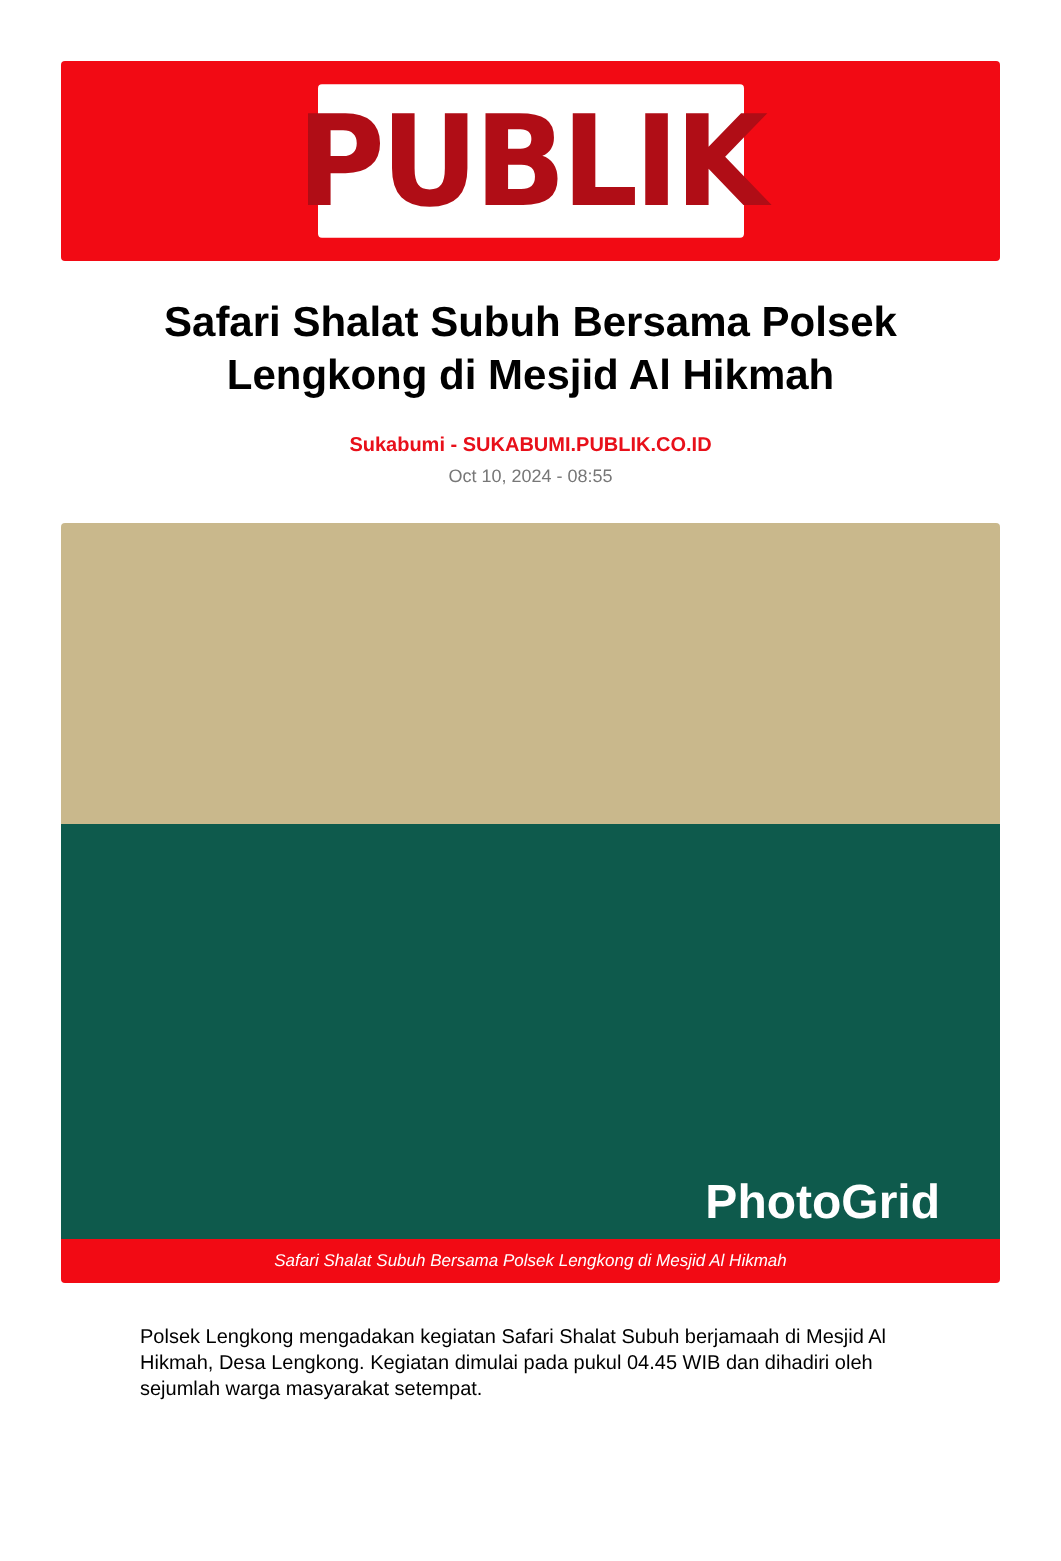PUBLIK
Safari Shalat Subuh Bersama Polsek Lengkong di Mesjid Al Hikmah
Sukabumi - SUKABUMI.PUBLIK.CO.ID
Oct 10, 2024 - 08:55
PhotoGrid
Safari Shalat Subuh Bersama Polsek Lengkong di Mesjid Al Hikmah
Polsek Lengkong mengadakan kegiatan Safari Shalat Subuh berjamaah di Mesjid Al Hikmah, Desa Lengkong. Kegiatan dimulai pada pukul 04.45 WIB dan dihadiri oleh sejumlah warga masyarakat setempat.